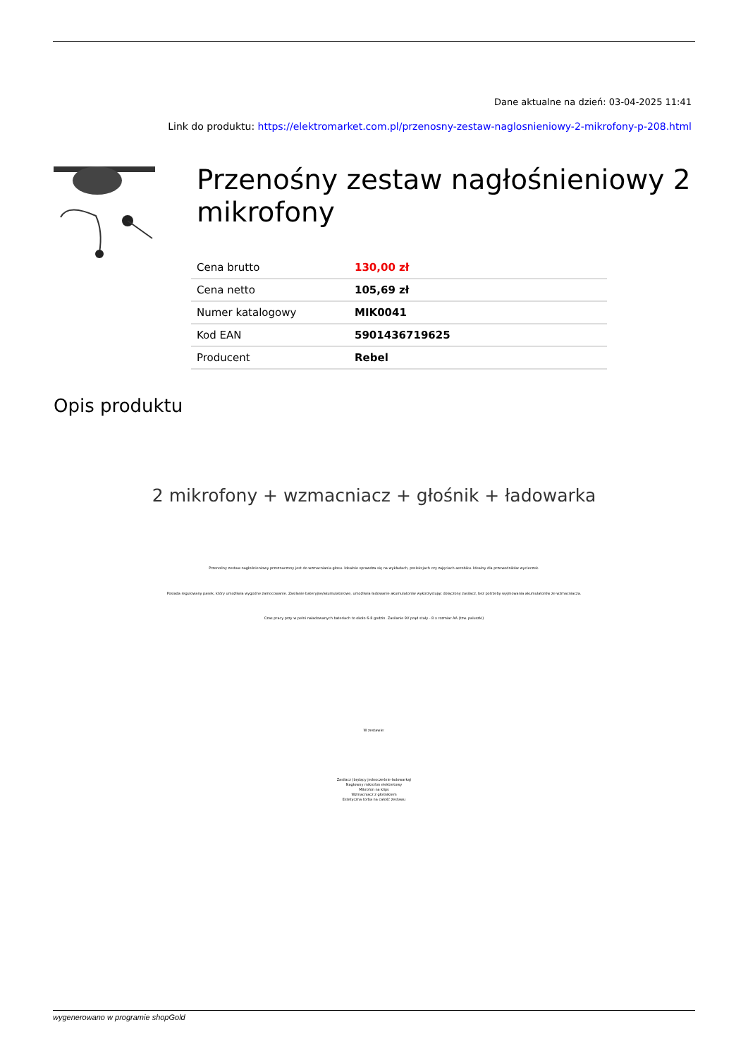Dane aktualne na dzień: 03-04-2025 11:41
Link do produktu: https://elektromarket.com.pl/przenosny-zestaw-naglosnieniowy-2-mikrofony-p-208.html
Przenośny zestaw nagłośnieniowy 2 mikrofony
| Cena brutto | 130,00 zł |
| Cena netto | 105,69 zł |
| Numer katalogowy | MIK0041 |
| Kod EAN | 5901436719625 |
| Producent | Rebel |
Opis produktu
2 mikrofony + wzmacniacz + głośnik + ładowarka
Przenośny zestaw nagłośnieniowy przeznaczony jest do wzmacniania głosu. Idealnie sprawdza się na wykładach, prelekcjach czy zajęciach aerobiku. Idealny dla przewodników wycieczek.
Posiada regulowany pasek, który umożliwia wygodne zamocowanie. Zasilanie bateryjne/akumulatorowe, umożliwia ładowanie akumulatorów wykorzystując dołączony zasilacz, bez potrzeby wyjmowania akumulatorów ze wzmacniacza.
Czas pracy przy w pełni naładowanych bateriach to około 6-8 godzin. Zasilanie 9V prąd stały - 8 x rozmiar AA (tzw. paluszki)
W zestawie:
Zasilacz (będący jednocześnie ładowarką)
Nagłowny mikrofon elektretowy
Mikrofon na klips
Wzmacniacz z głośnikiem
Estetyczna torba na całość zestawu
wygenerowano w programie shopGold